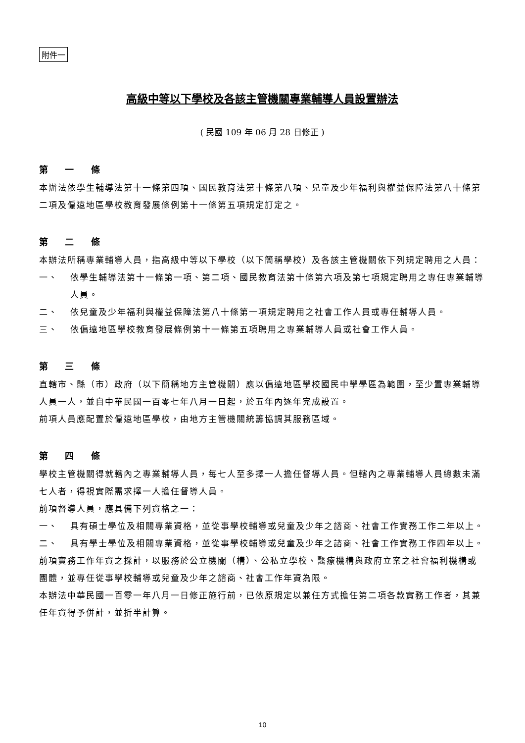附件一
高級中等以下學校及各該主管機關專業輔導人員設置辦法
( 民國 109 年 06 月 28 日修正 )
第 一 條
本辦法依學生輔導法第十一條第四項、國民教育法第十條第八項、兒童及少年福利與權益保障法第八十條第二項及偏遠地區學校教育發展條例第十一條第五項規定訂定之。
第 二 條
本辦法所稱專業輔導人員，指高級中等以下學校（以下簡稱學校）及各該主管機關依下列規定聘用之人員：
一、 依學生輔導法第十一條第一項、第二項、國民教育法第十條第六項及第七項規定聘用之專任專業輔導人員。
二、 依兒童及少年福利與權益保障法第八十條第一項規定聘用之社會工作人員或專任輔導人員。
三、 依偏遠地區學校教育發展條例第十一條第五項聘用之專業輔導人員或社會工作人員。
第 三 條
直轄市、縣（市）政府（以下簡稱地方主管機關）應以偏遠地區學校國民中學學區為範圍，至少置專業輔導人員一人，並自中華民國一百零七年八月一日起，於五年內逐年完成設置。
前項人員應配置於偏遠地區學校，由地方主管機關統籌協調其服務區域。
第 四 條
學校主管機關得就轄內之專業輔導人員，每七人至多擇一人擔任督導人員。但轄內之專業輔導人員總數未滿七人者，得視實際需求擇一人擔任督導人員。
前項督導人員，應具備下列資格之一：
一、 具有碩士學位及相關專業資格，並從事學校輔導或兒童及少年之諮商、社會工作實務工作二年以上。
二、 具有學士學位及相關專業資格，並從事學校輔導或兒童及少年之諮商、社會工作實務工作四年以上。
前項實務工作年資之採計，以服務於公立機關（構）、公私立學校、醫療機構與政府立案之社會福利機構或團體，並專任從事學校輔導或兒童及少年之諮商、社會工作年資為限。
本辦法中華民國一百零一年八月一日修正施行前，已依原規定以兼任方式擔任第二項各款實務工作者，其兼任年資得予併計，並折半計算。
10